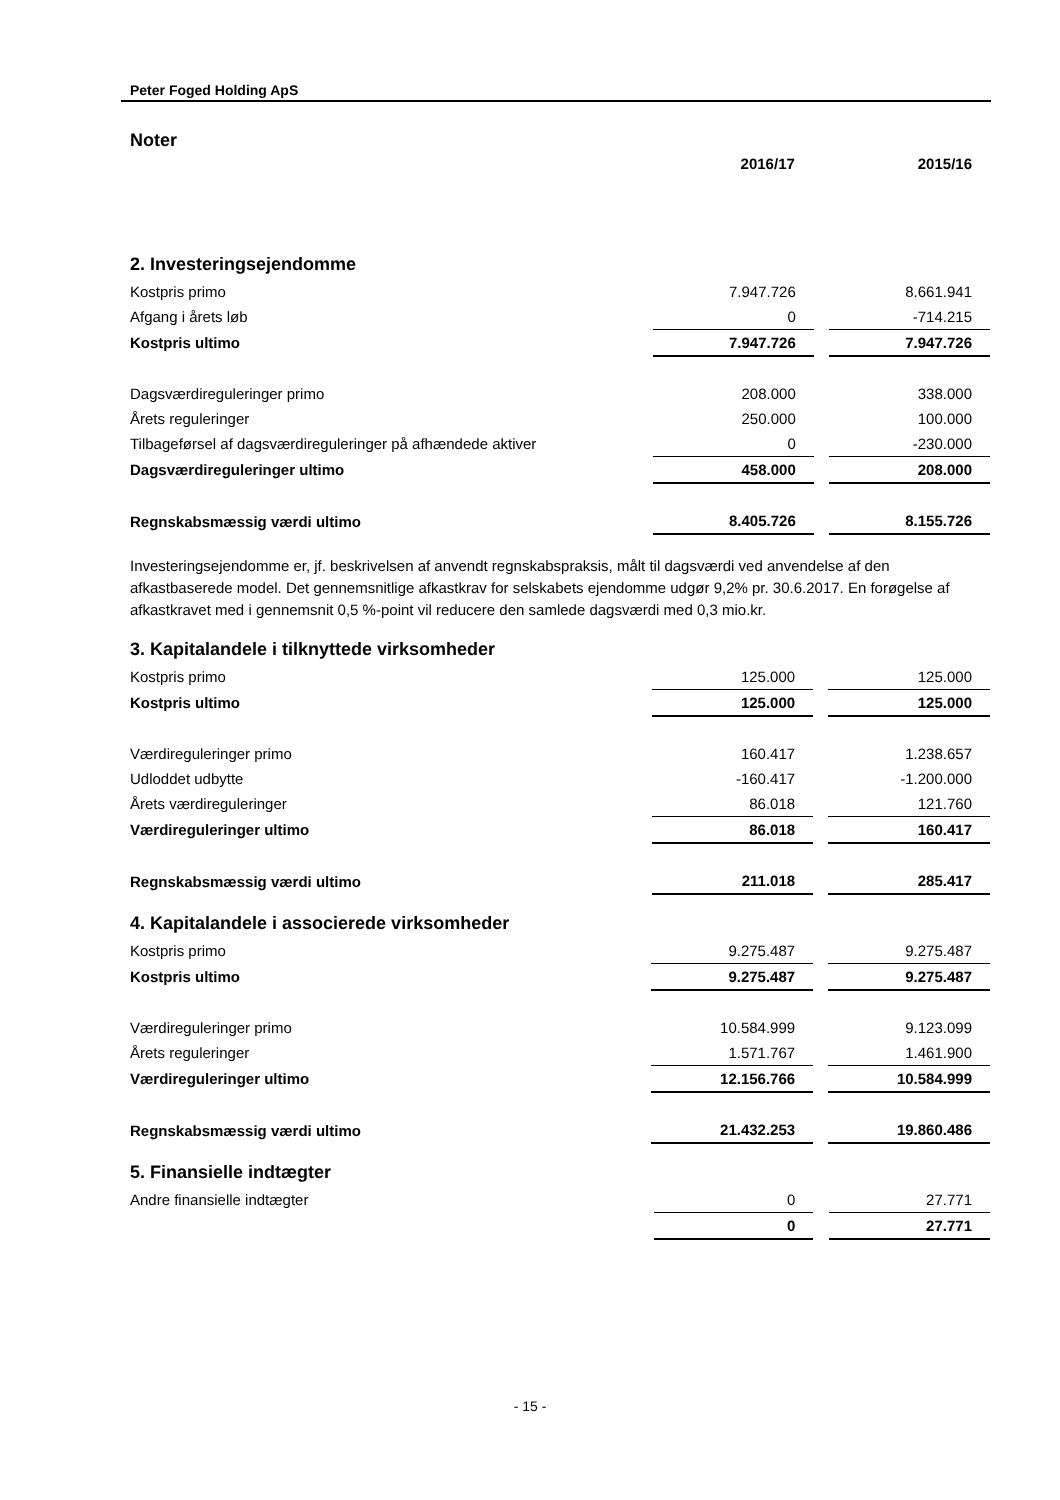Peter Foged Holding ApS
Noter
| | 2016/17 | | 2015/16 |
2. Investeringsejendomme
| Kostpris primo | 7.947.726 | | 8.661.941 |
| Afgang i årets løb | 0 | | -714.215 |
| Kostpris ultimo | 7.947.726 | | 7.947.726 |
| Dagsværdireguleringer primo | 208.000 | | 338.000 |
| Årets reguleringer | 250.000 | | 100.000 |
| Tilbageførsel af dagsværdireguleringer på afhændede aktiver | 0 | | -230.000 |
| Dagsværdireguleringer ultimo | 458.000 | | 208.000 |
| Regnskabsmæssig værdi ultimo | 8.405.726 | | 8.155.726 |
Investeringsejendomme er, jf. beskrivelsen af anvendt regnskabspraksis, målt til dagsværdi ved anvendelse af den afkastbaserede model. Det gennemsnitlige afkastkrav for selskabets ejendomme udgør 9,2% pr. 30.6.2017. En forøgelse af afkastkravet med i gennemsnit 0,5 %-point vil reducere den samlede dagsværdi med 0,3 mio.kr.
3. Kapitalandele i tilknyttede virksomheder
| Kostpris primo | 125.000 | | 125.000 |
| Kostpris ultimo | 125.000 | | 125.000 |
| Værdireguleringer primo | 160.417 | | 1.238.657 |
| Udloddet udbytte | -160.417 | | -1.200.000 |
| Årets værdireguleringer | 86.018 | | 121.760 |
| Værdireguleringer ultimo | 86.018 | | 160.417 |
| Regnskabsmæssig værdi ultimo | 211.018 | | 285.417 |
4. Kapitalandele i associerede virksomheder
| Kostpris primo | 9.275.487 | | 9.275.487 |
| Kostpris ultimo | 9.275.487 | | 9.275.487 |
| Værdireguleringer primo | 10.584.999 | | 9.123.099 |
| Årets reguleringer | 1.571.767 | | 1.461.900 |
| Værdireguleringer ultimo | 12.156.766 | | 10.584.999 |
| Regnskabsmæssig værdi ultimo | 21.432.253 | | 19.860.486 |
5. Finansielle indtægter
| Andre finansielle indtægter | 0 | | 27.771 |
| | 0 | | 27.771 |
- 15 -